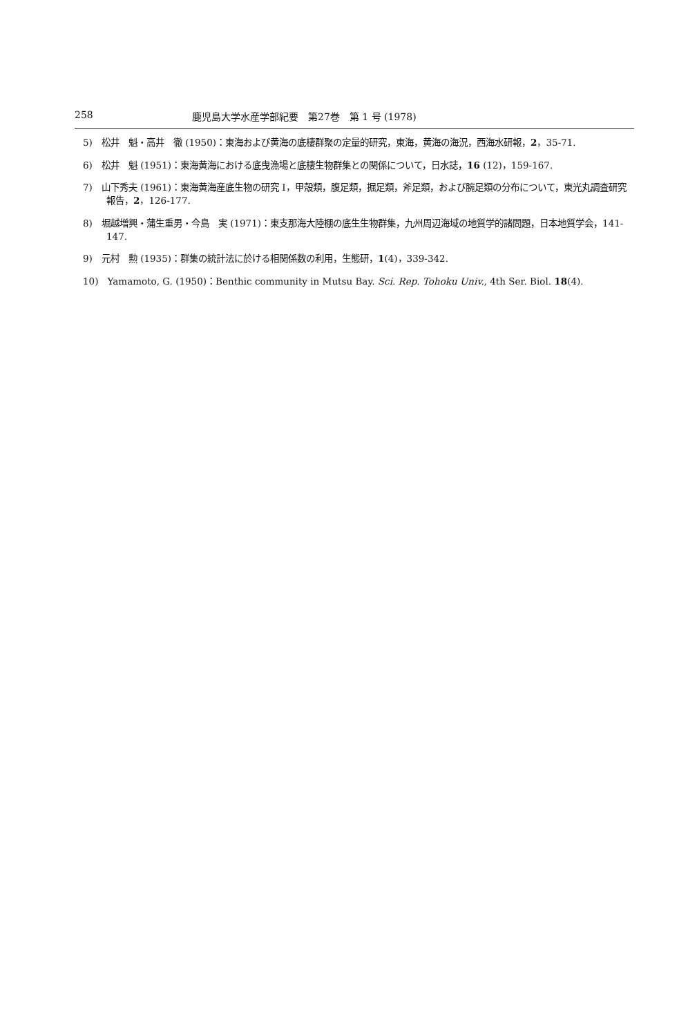258 鹿児島大学水産学部紀要　第27巻　第 1 号 (1978)
5)　松井　魁・高井　徹 (1950)：東海および黄海の底棲群聚の定量的研究，東海，黄海の海況，西海水研報，2，35-71.
6)　松井　魁 (1951)：東海黄海における底曳漁場と底棲生物群集との関係について，日水誌，16 (12)，159-167.
7)　山下秀夫 (1961)：東海黄海産底生物の研究 I，甲殻類，腹足類，掘足類，斧足類，および腕足類の分布について，東光丸調査研究報告，2，126-177.
8)　堀越増興・蒲生重男・今島　実 (1971)：東支那海大陸棚の底生生物群集，九州周辺海域の地質学的諸問題，日本地質学会，141-147.
9)　元村　勲 (1935)：群集の統計法に於ける相関係数の利用，生態研，1(4)，339-342.
10)　Yamamoto, G. (1950)：Benthic community in Mutsu Bay. Sci. Rep. Tohoku Univ., 4th Ser. Biol. 18(4).